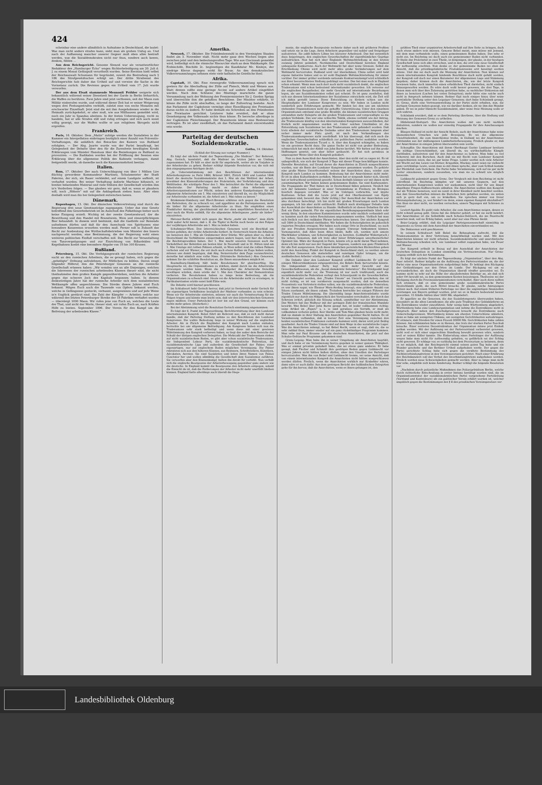424
scheinbar eine andere allmählich in Aufnahme in Deutschland, die lautet: Was man nicht anders strafen kann, sieht man als groben Unfug an. Und nach der Auffassung mancher unserer Gegner muß eben alles bestraft werden, was die Sozialdemokraten nicht nur thun, sondern auch lassen, denken, fühlen ...
Aus dem Reichsgericht. Genosse Stenzel war als verantwortlicher Redakteur des „Hamburger Echo“ wegen Richterbeleidigung am 20. Juli d. J. zu einem Monat Gefängniß verurtheilt worden. Seine Revision hielt selbst der Reichsanwalt Schumann für begründet, soweit die Bestrafung nach § 186 des Strafgesetzbuches erfolgt sei. Der dritte Strafsenat des Reichsgerichts hob daher das Urtheil auf und verwies die Sache in die Vorinstanz zurück. Die Revision gegen ein Urtheil vom 17. Juli wurde verworfen.
Der aus dem Elsaß stammende Mennonit Pröhler weigerte sich bekanntlich während seiner Dienstzeit bei der Garde in Berlin beharrlich, die Waffen zu berühren. Zwei Jahre sind jetzt verflossen, seit der Mann zum Militär einberufen wurde, und während dieser Zeit hat er seiner Weigerung wegen drei Festungsstrafen verbüßt, zuletzt eine von sechs Monaten mit erschwerter Einzelhaft. Jetzt sind die mit ihm Ausgehobenen wieder in die Heimath zurückgekehrt, er aber muß, wie aus Mülhausen gemeldet wird, noch ein Jahr in Spandau absitzen. In der festen Ueberzeugung, recht zu handeln, hat er alle Strafen still und ruhig ertragen und sich auch sonst willig gezeigt, nur die Waffen wollte er aus religiösen Skrupeln nicht ergreifen.
Frankreich.
Paris, 16. Oktober. Dem „Matin“ zufolge werden die Sozialisten in der Kammer ein Interpellation einbringen bezüglich einer Anzahl von Präventiv-Verhaftungen, die anläßlich des Besuches des Kaisers von Rußland erfolgten. — Der Abg. Jaurès wurde von der Partei beauftragt, bei Gelegenheit der Debatte über den für die Zarenfeste bewilligten Kredit Erklärungen vom Minister Hanotaux über die Beziehungen zu Rußland zu provoziren. — Die Radikalen werden bei der Eröffnung der Session eine Erklärung über die allgemeine Politik des Kabinets verlangen, damit festgestellt werde, ob dasselbe noch die Kammermehrheit besitze.
Italien.
Rom, 17. Oktober. Der nach Unterschlagung von über 1 Million Lire flüchtig gewordene Kommandeur Martinez, Schatzmeister der Stadt Palermo, der sich, als Bauer verkleidet, auf einem Landgute aufhielt, ist verhaftet worden. Bei seiner Verhaftung äußerte Martinez höhnisch, er besitze belastendes Material und viele Stützen der Gesellschaft würden ihm in's Verderben folgen. — Das glauben wir gern, daß er, wenn er plaudern will, noch „Höhere“ mit auf die Anklagebank ziehen kann. Aber eben deshalb wird man ihn bei Gelegenheit entwischen lassen.
Dänemark.
Kopenhagen, 13. Okt. Der dänischen Volksvertretung sind durch die Regierung drei neue Gesetzanträge zugegangen. Ueber das eine Gesetz betreffend den Gewerbebetrieb ist im Ausschuß des Folkethings bisher noch keine Einigung erzielt. Wichtig ist der zweite Gesetzentwurf, der die Bewirthung und den Handel mit Branntwein, Wein und steuerpflichtigem Bier behandelt. In diesem wird bestimmt, daß die Gasthöfe nur Reisende aufnehmen dürfen und daß für den Ausschank von Spirituosen eine besondere Konzession erworben werden muß. Ferner soll in Zukunft das Recht zur Ausbeutung des Wirthschaftsbetriebes vom Minister des Innern nachgesucht werden, eine Bestimmung, die der Regierung wohl einen weiteren politischen Einfluß verschaffen soll. Das Recht zur Veranstaltung von Tanzvergnügungen und zur Einrichtung von Billardsälen und Kegelbahnen kostet eine besondere Abgabe von 10 bis 100 Kronen.
Rußland.
Petersburg, 15. Okt. Die Verfolgungswuth der russischen Regierung sucht an den russischen Arbeitern, die es gewagt haben, sich gegen die „geheiligte“ Ordnung aufzulehnen, ihr Müthchen zu kühlen. Davon zeugt folgender Hilferuf, den die Petersburger Genossen an die russische Gesellschaft erlassen haben: „Wir wenden uns an alle Diejenigen, welchen die Interessen der russischen arbeitenden Klassen theuer sind, die nicht theilnahmslos dem großen Kampfe gegenüberstehen, welchen die Arbeiter gegen das schwere Joch des Kapitals begonnen haben. In diesem denkwürdigen Jahre hat der russische Arbeiter sich dem sozialistischen Weltkampfe offen angeschlossen. Die Streiks dieses Jahres sind Euch bekannt. Mögen Euch auch die Tausende von Opfern bekannt werden, welche in Gefängnisse gesteckt, verbannt, ausgewiesen und auf jede Weise in's Unglück gestürzt sind. Die Zahl der Kämpfer — Arbeiter, welche nur während des letzten Petersburger Streiks der 18 Fabriken verhaftet wurden — übersteigt 1000 Mann. Wir rufen jene von Euch an, welchen die Leute der That, und nicht der Worte, theuer sind, wir rufen Euch an, nach Kräften Hilfe zu leisten. September 1896. Der Verein für den Kampf um die Befreiung der arbeitenden Klasse.“
Amerika.
Newyork, 17. Oktober. Die Präsidentenwahl in den Vereinigten Staaten findet am 3. November statt. Nicht mehr ganz drei Wochen liegen also zwischen jetzt und den bedeutungsvollen Tage. Wie aus Cincinnati gemeldet wird, betheiligt sich die römische Hierarchie stark an dem Wahlkampfe. Die Erzbischöfe, Bischöfe 2c. begünstigen die Kandidatur Mc. Kinleys, der niedrige Klerus dagegen wirkt für Bryan. An den demokratischen Volksversammlungen nehmen stets viele katholische Geistliche theil.
Afrika.
Capstadt, 10. Okt. Eine riesengroße Volksversammlung sprach sich gestern für die Abschaffung der Zölle auf Fleisch, Mehl und Weizen aus. Statt dessen sollte eine geringe Accise auf andere Artikel eingeführt werden. Nach dem Schlusse des Meetings marschirte die ganze Versammlung nach der Wohnung des Premierministers Sir J. Gordon Sprigg und überreichte ihm die gefaßten Beschlüsse. Der Minister erklärte, er könne die Zölle nicht abschaffen, so lange der Zollvertrag bestehe. Auch das Parlament der Capkolonie vermöge ohne Einwilligung des Freistaates daran nichts zu ändern. Er habe deshalb ein Schreiben an den Präsidenten des Freistaates gerichtet. Letzterer habe erwidert, daß er ohne Genehmigung des Volksraads nichts thun könne. Es herrsche allerdings in der Capkolonie Fleischmangel. Der Branntwein könne eine Besteuerung vertragen. Es ist aber zweifelhaft, ob das Parlament damit einverstanden sein werde.
Parteitag der deutschen Sozialdemokratie.
Gotha, 14. Oktober.
(Schluß der Sitzung aus voriger Nummer.)
Es folgt der nächste Punkt der Tagesordnung „Die Maifeier“. Der Referent, Abg. Gerisch, konstatirt, daß die Maifeier im letzten Jahre an Umfang zugenommen hat. Er hält es aber nicht für angebracht, weiter als im Vorjahre in der Arbeitsruhe zu gehen. Redner schlägt folgende Resolution vor, die sich mit den eingegangenen Anträgen deckt:
„In Uebereinstimmung mit den Beschlüssen der internationalen Arbeiterkongresse zu Paris 1889, Brüssel 1891, Zürich 1893 und London 1896 feiert die deutsche Sozialdemokratie den 1. Mai als das Weltfest der Arbeit, gewidmet den Klassenforderungen des Proletariats, der Verbrüderung und dem Weltfrieden. Als würdigste Feier des 1. Mai betrachtet die Partei die allgemeine Arbeitsruhe. Der Parteitag macht es daher den Arbeitern und Arbeiterorganisationen zur Pflicht, neben den anderen Kundgebungen für die allgemeine Arbeitsruhe am 1. Mai einzutreten und überall da, wo die Möglichkeit zur Arbeitsruhe vorhanden ist, die Arbeit am 1. Mai ruhen zu lassen.“
Brinkmann-Hamburg und Ebert-Bremen erklären sich gegen die Resolution des Referenten, die zu schwach sei, und appelliren an die Parteigenossen, mehr als bisher für die allgemeine Arbeitsruhe zu thun. Sie empfehlen einen Frankfurter Antrag, der gleichlautend mit der oben angeführten Resolution ist, aber noch die Worte enthält, für die allgemeine Arbeitspause „mehr als bisher“ einzutreten.
Metzner-Berlin erklärt sich gegen die Worte „mehr als bisher“, man dürfe nicht außer Acht lassen, daß z. B. die Töpfer in Berlin noch heute an den Folgen der vorjährigen Arbeitsruhe am 1. Mai zu leiden haben.
Schuhmeier-Wien: Den österreichischen Genossen wird ein Beschluß am besten gefallen, der strikte Arbeitsruhe fordert. In Oesterreich feiern die Arbeiter, sie benutzen den 1. Mai als Grabmesser ihrer Stärke. Wir geben aber zu, daß in Deutschland die Verhältnisse einigermaßen anders liegen, weil hier die Arbeiter die Reichstagswahlen haben. Der 1. Mai macht unseren Genossen auch die Verkehrtheit der Behörden am besten klar. In Neustadt und in St. Pölten sind am 1. Mai Umzüge mit rothen Fahnen erlaubt, in Wien selbst sind die rothen Fahnen verboten und wir Wiener, die wir doch auch etwas Rothes im Zuge haben wollen, müssen uns damit begnügen, daß Abg. Pernerstorfer dem Zuge voranschreitet, derselbe hat nämlich eine rothe Nase. (Stürmische Heiterkeit.) Also Genossen, nehmen Sie die schärfste Resolution an, die Ihnen anzunehmen möglich ist.
Boemelburg-Hamburg hält beide Resolutionen für gleichwerthig. Die Hauptsache ist, die Organisationen zu stärken, damit durch sie die Arbeitsruhe erzwungen werden kann. Wenn die Arbeitgeber die Arbeitsruhe freiwillig bewilligen würden, dann würde der 1. Mai den Charakter der Demonstration verlieren. Die Resolutionen haben so lange keine Bedeutung, als die Organisationen zu schwach sind. Heute sei die Arbeitsruhe nicht zu erzwingen, in Partikularstaaten würde sonst bald Ebbe sein.
Die Debatte wird hierauf geschlossen.
Im Schlußwort hebt Gerisch hervor, daß jetzt in Oesterreich mehr Gerisch für die eigenartigen Verhältnisse bezüglich der Maifeier vorhanden zu sein scheint. Wenn wir für Arbeitsruhe eintreten, müssen wir auch die Verantwortung für die Folgen tragen und könnte man leicht sein, daß wir den österreichischen Genossen sagen müßten: Unser Parteiäckel ist leer bis auf den Grund, wir können euch nichts mehr geben. (Heiterkeit.)
Bei der Abstimmung wird die Resolution Gerisch einstimmig angenommen.
Es folgt der 6. Punkt der Tagesordnung: Berichterstattung über den Londoner internationalen Kongreß. Bebel führt als Referent aus, daß es sich nicht darum handle, daß der Parteitag Stellung nehme zu den Beschlüssen des Londoner Kongresses. Die wahre Bedeutung liege in seiner Wirkung auf die englischen Arbeiter. Als in Zürich die Engländer den Kongreß nach London einluden, herrschte bei uns allgemeine Befriedigung. Am Kongresse haben sich nun die Tradesunions sehr stark betheiligt und wenn diese mit einer gewissen Mißstimmung den Kongreß verlassen haben, so liegt das außer dem Bereiche der Schuld der übrigen englischen Delegirten. Die Mehrzahl der Tradesunions stehen auf nicht sozialistischem Boden, es gibt aber schon sozialistische Tradesunions, die Independent Labour Parti, die sozialdemokratische Federation, die sozialdemokratische Liga und außerdem die Gesellschaft der Fabier, einer eigenartigen, nur auf englischem Boden möglichen Vereinigung. Die Fabier rekrutiren sich aus den höheren Klassen, aus Rentnern, Schriftstellern, Künstlern, Advokaten, Aerzten. Sie sind Sozialisten und leiten ihren Namen von Fabius Cunctator her und wollen allmählig die Gesellschaft dem Sozialismus zuführen. Sie verwerfen aber den Klassenkampf, halten ihn direkt für verfehlt. Nun verhält sich die englische Bourgeoisie der Arbeiterbewegung gegenüber ganz anders wie die deutsche. In England kommt die Bourgeoisie den Arbeitern entgegen, sobald die Einsicht da ist, daß die Forderungen der Arbeiter nicht mehr unerfüllt bleiben können. England hatte allerdings auch überall die Hege-
monie, die englische Bourgeoisie rechnete daher auch mit größeren Profiten und setzte sie in die Lage, ihren Arbeitern gegenüber viel nobler und freigebiger aufzutreten. Sie zahlt höhere Löhne bei kürzerer Arbeitszeit. Das hat wesentlich dazu beigetragen, den englischen Gewerkschaften ihr eigenthümliches Gepräge aufzudrücken. Nun hat sich aber Englands Weltmachtstellung in den letzten zwanzig Jahren geändert, Nordamerika und Deutschland bereiten England unbequeme Konkurrenz. Auch der Weltmarkt hat aber seine Grenzen. Selbst die Erschließung Chinas wird nicht mehr allzu große Veränderungen auf dem Weltmarkt hervorrufen. Rußland wird viel übernehmen, China selbst wird bald eigene Industrie haben und so ist wohl Englands Weltmachtsstellung für immer vorüber. Der immer größer werdende nationale Konkurrenzkampf wird schließlich aus ihrer bevorrechteten Stellung gedrängt werden. Das hat man auch in England schon erkannt. Wenn man auch dort noch nicht sozialistisch denkt, die englischen Tradesunions sind schon bedeutend internationaler geworden. Ich verweise auf die englischen Bergarbeiter, die mehr Gewicht auf internationale Beziehungen legen, als uns Sozialdemokraten selbst gut scheint. Es ist ganz zweifellos, daß sich aus diesem Internationalismus der Sozialismus entwickeln wird, die Zeit will ich dahin gestellt lassen. Diese Entwicklung zu fördern schien uns die Hauptaufgabe des Londoner Kongresses zu sein. Wir haben in London nicht sonderlich gute Erfahrungen gemacht. Wir fanden bei den uns am nächsten stehenden Organisationen nicht die gehoffte Unterstützung. Unter den einzelnen Organisationen entstand eine große Rivalität, die kleinen sozialistischen Gruppen entsandten mehr Delegirte als die großen Tradesunions und vergewaltigte so die großen Verbände. Das war eine schlechte Taktik, ebenso verfehlt wie der Antrag, die Tradesunions künftig von den internationalen Kongressen auszuschließen, der freilich nicht angenommen worden ist. Unter solchen Umständen ist die Entwicklung zum Sozialismus bei den Tradesunions sehr gehindert worden. Daß trotz alledem der sozialistische Gedanke unter den Tradesunions langsam aber sicher immer mehr Platz greift, ist nach den Verhandlungen des Tradesunionskongresses nicht zweifelhaft. Ich bin überzeugt, daß sich auch die englischen Gewerkschaften schließlich zur politischen Partei ausbilden werden. Wenn die Tradesunionisten Ticurd u. A. über den Kongreß schimpfen, so haben sie ein gewisses Recht dazu. Die ganze Sache ist nicht von großer Bedeutung, schmerzlich hat mich der Abfall von John Burns berührt. Wir hatten auf ihn große Hoffnungen gesetzt, uns aber bitter getäuscht. Er hat sich geradezu in ungezogener Weise über den Kongreß geäußert.
Nun zu dem Ausschluß der Anarchisten, über den nicht viel zu sagen ist. Es ist unbegreiflich, wie sich der Kongreß 3 Tage mit dieser Frage beschäftigen konnte. Dieselbe Resolution, auf Grund deren die Anarchisten in Zürich ausgeschlossen wurden, war als Basis des Londoner Kongresses genommen worden. Es gehörte eine große Masse Unverfrorenheit seitens der Anarchisten dazu, wieder zum Kongreß nach London zu kommen. Bedeutung hat der Anarchismus nicht mehr. Er ist in allen Kulturländern zerfallen. Massen hat er nirgends hinter sich, überall hat er befruchtend zerstörend gewirkt. Schon deshalb können wir mit ihnen nicht zusammengehen. Wir haben keinen gemeinsamen Boden. Sie sind Konfusionäre. Die Propaganda der That haben sie in Deutschland fallen gelassen. Neulich hat sich der bekannte Landauer in einer Versammlung in Freiburg im Breisgau feierlich dagegen verwahrt. Was er im Uebrigen vorbrachte, war ärgste Konfusion. Schon daß die Leute jetzt auf den Oberlieutenant von Egidy gekommen sind, beweist das. (Sehr richtig.) Der Ausschluß der Anarchisten war also durchaus berechtigt. Ich bin nicht mit großen Erwartungen nach London gegangen, ich bin aber nicht enttäuscht. Endlich nach dreitägiger Debatte kam der Ausschluß der Anarchisten zu Stande. Hoffentlich ist diesen Debatten für alle Zeit ein Ende gemacht. Für die eigentlichen Berathungsgegenstände blieb sehr wenig übrig. In den einzelnen Kommissionen wurde sehr sachlich verhandelt und so konnten noch die vielen Resolutionen angenommen werden. Vielfach hat man sich freilich von den radikalen Phrase beherrschen lassen. Der nächste Kongreß soll 1899 in Deutschland stattfinden. Wir haben die Schwierigkeiten im polizeilich regierten Preußen erwogen. Wir haben noch einige Orte in Deutschland, wo auch die aus Preußen Ausgewiesenen bei einigem Umwege hinkommen können. Vorausgesetzt, daß Alles beim Alten bleibt, hoffe ich, werden sich unsere Machthaber schämen, uns Schwierigkeiten zu bereiten. (Lebhafter Widerspruch.) Sie sehen, Genossen, daß ich trotz aller böser Erfahrungen unverbesserlicher Optimist bin. Wäre der Kongreß in Paris, könnte ich ja nicht daran Theil nehmen, denn ich bin nicht nur aus der Gegend der Vogesen, sondern aus ganz Frankreich für alle Zeit ausgewiesen. Doch diese kleinlichen persönlichen Rücksichten geben nicht den Ausschlag. Findet der Kongreß in Deutschland statt, so werden unsere deutschen Genossen alle materiellen und sonstigen Opfer bringen, um die ausländischen Arbeiter würdig zu empfangen. (Lebh. Beifall.)
Die Debatte über den Londoner Kongreß eröffnet Liebknecht: Er will nur einigen Mißverständnissen entgegentreten, die Bebels Rede hervorrufen könnte. Die Independent Labour Party legt nicht mehr Gewicht auf das Gewerkschaftswesen, als die „Sozial demokratic federative“. Ein Streitpunkt liegt eigentlich nicht mehr vor, die Trennung ist nur noch traditionell; auch die sozialdemokratische Federation verlegt den Schwerpunkt in die Gewerkschaften. Es ist behauptet worden, den „Trades Unions“ sei Unrecht geschehen; das ist nicht richtig, es ist von vornherein ausgemacht worden, daß sie denselben Prozentsatz von Vertretern stellen sollen, wie die sozialdemokratische Federation; es war ihnen sogar, wie Eleanor Marx-Aveling bezeugt, eine größere Anzahl von Sitzen zuerkannt, als ihnen zukam. Trotzdem herrschte bei einigen Führern der Trades Unions Mißstimmung. Die übermäßig lange Anarchistendebatte wurde eigentlich nur durch ein Mißgeschick des Vorsitzenden verschuldet, der durch das Schreien irritirt, plötzlich die Sitzung schloß, unmittelbar vor der Abstimmung. Das Weitere hat das Malheur mit der geringen Zahl der französischen Mandate bewirkt. Was Bebel über John Burns gesagt hat, ist leider vollkommen richtig: seine Artikel im „Figaro“ u. s. w. sind geradezu ein Verrath, er muß als vollkommen verloren gelten. Keir Hardie und Tom Man glauben heute nicht mehr, daß sie damals in ihrer Haltung den Anarchisten gegenüber Recht hatten. Es ist Veranlassung vorhanden, daß in kurzer Zeit eine Vereinigung zwischen den beiden sozialistischen Fraktionen zustande kommen wird; daran wird jetzt fleißig gearbeitet. Auch die Trades Unions sind auf dem Wege in das sozialistische Lager. Was die Anarchisten anlangt, so hat Bebel Recht, wenn er sagt, daß sie, die so sehr radikal thun, immer wieder auf ein ganz rückständiges Programm kommen. Man sehe nur Paul Brousse und die deutschen Anarchisten, die jetzt auf das Schulze-Delitzsche Programm gekommen sind.
Grenz-Leipzig: Man habe ihn in seiner Umgebung als Anarchisten begrüßt, und doch habe er nie Veranlassung hierzu gegeben in seiner ganzen Thätigkeit. Was er einmal privatim geäußert habe, das sei etwas ganz anderes. Er habe gesagt, daß Fischer und Schmidt ihre gestrigen Reden gegen Liebknecht vor einigen Jahren nicht hätten halten dürfen, ohne den Unwillen des Parteitages hervorzurufen. Was ihn von Bebel und Liebknecht trenne, sei seine Ansicht, daß von einem internationalen Kongreß die Anarchisten nicht hätten ausgeschlossen werden dürfen. Freilich, wenn die Anarchisten wirklich nur Krakehler wären, dann wäre er auch dafür. Aus dem gestrigen Bericht des holländischen Delegirten gehe für ihn hervor, daß die Anarchisten, wenn es ihnen gelungen ist, den
größten Theil einer organisirten Arbeiterschaft auf ihre Seite zu bringen, doch noch etwas anders sein müssen. Genosse Bebel meint, man müsse mit Jemand, mit dem man verhandeln wolle, einen gemeinsamen Boden haben. Das sehe er nicht ein. Im Reichstag sei doch auch ein gemeinsamer Boden nicht vorhanden. Er theile das Proletariat in zwei Theile, in denjenigen, der glaube, in der heutigen Gesellschaft lasse sich alles erreichen, und in den, die erst eine neue Gesellschaft für nothwendig erachten. Nun denke er, der gemeinsame Boden sei eben die Ansicht, daß die privatkapitalistische Produktionsweise erst beseitigt werden müsse. Und das sei doch auch die Meinung der Anarchisten. Nun können auf einem internationalen Kongreß bindende Beschlüsse doch nicht gefaßt werden, der Kongreß soll doch nur einen Barometer der allgemeinen Lage und Stimmung abgeben; daher können doch die Anarchisten, die, wie der letzte Kongreß bewiesen habe, doch immerhin einen erheblichen Theil darstellen, nicht einfach hinausgeworfen werden. Es wäre doch wohl besser gewesen, die drei Tage, in denen man sich über ihre Zulassung gestritten habe, zu sachlicher Diskussion mit ihnen zu benutzen (Lachen bei vielen Delegirten); mehr hätte eine solche auch nicht in Anspruch nehmen können. Redner fügt noch einiges hinzu über seine persönliche Stellung unter den Leipziger Genossen; dort habe Schönlank gesagt, er, Grenz, dürfe eine Vertrauensstellung in der Partei nicht erhalten, nun, die dortigen Genossen haben gezeigt, wie sie darüber denken, als sie ihm das Mandat gaben. Er sei in jeder Hinsicht Sozialdemokrat, aber seine freie Meinung wolle er sich wahren.
Schönlank erwidert, daß er es dem Parteitag überlasse, über die Stellung und Meinung des Genossen Grenz zu urtheilen.
Hildebrand-Stuttgart: Die Anarchisten wollen mit uns nicht sachlich diskutiren, sondern sie wollen nur einseitig Propaganda für ihre Anschauungen machen.
Bliegen-Holland ist nicht der Ansicht Bebels, auch der Anarchismus habe seine ökonomischen Ursachen wie jede Bewegung. Es sei die allgemeine Unzufriedenheit, die zum Anarchismus treibe, in Holland sei der Anarchismus entstanden aus der mißlungenen Landarbeiterbewegung. Freilich glaube er, daß der Anarchismus in einigen Jahren überwunden sein werde.
Schoepflin: Die Anarchisten mit ihrem Oberhaupt Gustav Landauer besitzen die nöthige Unverschämtheit, um überall da, wo wirthschaftliche Kämpfe stattfinden, aufzutreten und für den Anarchismus zu bohren. Man habe zu viel Schererei mit den Burschen. Auch daß sie mit Recht vom Londoner Kongreß ausgeschlossen seien, das sei gar keine Frage. Leider werfen sich viele Arbeiter mit Wucht auf das Lesen von Stirner, Krapotkin, Mackay; sonst seien sie vielleicht ganz verständige Leute, wenn man so mit ihnen spreche, aber zum Schluß komme der Pferdefuß zum Vorschein. Die Partei habe Veranlassung, sich auf sie gar nicht weiter einzulassen, sondern zuzusehen, wie man sie so schnell wie möglich loswerde.
Liebknecht polemisirt gegen Grenz. Der Vergleich mit dem Reichstag ist nicht zutreffend. Im Reichstag kämpfen wir mit unseren Gegnern, auf den internationalen Kongressen wollen wir auskommen, nicht über für uns längst abgethane Fragen Kaffeeschwatz abhalten. Die Anarchisten wollten den Kongreß nur als Tribüne benutzen, weil sie sonst in ihrer Kleinheit nicht beachtet werden. Aus den Gewerkschaften müssen die Burschen fern gehalten werden, sie nisten sich ja gern dort ein, um zu krakehlen. Sie sprechen immer von freier Meinungsäußerung, ja, wer hindert sie denn, einen eigenen Kongreß abzuhalten?! Das thun sie aber nicht, sie werden versuchen, unsere Tagungen mit Schreien zu stören!
Leutert-Apolda: Es giebt viele Arbeiter, die zum Anarchismus neigen, denen es nicht schnell genug geht. Grenz hat die Arbeiter gehört, er hat sie nicht belehrt. Der Anarchismus ist die Selbsthilfe nach Schulze-Delitzsch, die ins Faustrecht ausarten muß, soll sie Erfolg haben, sonst aber nur eine Phrase bleibt.
Beier-Leipzig erklärt, daß die Leipziger Parteigenossenschaft einmüthig im Gegensatz zu Grenz mit dem Ausschluß der Anarchisten einverstanden sei.
Die Diskussion wird geschlossen.
In seinem Schlußwort hält Bebel die Behauptung aufrecht, daß die Tradesunionisten in ihrer Vertretung benachtheiligt worden sind. Mit den Anarchisten können wir nicht arbeiten. Sozialdemokratische und anarchistische Weltanschauung scheiden sich, wie Landauer selbst zugegeben habe, wie Feuer und Wasser.
Der Kongreß ertheilt in Bezug auf den Ausschluß der Anarchisten der deutschen Delegation in London einmüthig ein Vertrauensvotum. Nur Grenz-Leipzig enthält sich der Abstimmung.
Es folgt der nächste Punkt der Tagesordnung: „Organisation“, über den Abg. Auer referirt. Redner knüpfte an die Auflösung des Parteivorstandes an, die der Partei eine neue Organisationsform aufgedrängt habe. Er beklagt den Rückgang der Geldzahlungen aus den Orten im Lande. Der Rückgang sei um so verwunderlicher, als doch die Organisation überall straffer geworden sei. Es komme nicht so sehr auf die Höhe der abzuliefernden Beiträge an, als daß sich jeder Ort bewußt sei, zu den gemeinsamen Kosten beizutragen. Theilweise sei der Rückgang durch die Provinzialorganisationen verschuldet. Aber auch diese sollten sich erinnern, daß es eine gemeinsame große sozialdemokratische Partei Deutschlands giebt, die auch Mittel brauche. Er glaube, solche Anregungen nützen auch. Auf einem früheren Parteitage sei über die ungünstigen finanziellen Leistungen aus Bayern geklagt worden, jetzt sei es in Baiern bedeutend besser geworden. 15 Städte hätten über 1600 Mk. abgeliefert.
Er appellire an die Genossen, die das Sozialistengesetz überwunden haben, besonders an die alten Lassalleaner, die alte gute Tradition des Geldablieferns an die Zentralkasse wieder einzuführen. Sehr wenig habe Württemberg abgeliefert, Württemberg habe eine Landesorganisation und nehme die Zentralkasse nicht in Anspruch. Aber neben den Zuschußprovinzen braucht die Zentralkasse auch Ueberschußprovinzen. Württemberg könne am ehesten Ueberschüsse abliefern, denn es habe am wenigsten Chikane, am wenigsten Gerichtskosten aufzubringen. Er erinnere, daß Dresden für einen Prozeß 30000 Mk. Gerichtskosten habe zahlen müssen. Am schlimmsten habe es in Hessen, das trotz der starken Partei Zuschuß brauche. Einer weiteren Dezentralisation der Organisation müsse jetzt Einhalt gethan werden. Mit der Auflösung sei der Parteivorstand vorbereitet gewesen, nicht weil er sich einer ungerechten Handlung bewußt gewesen wäre, sondern weil er seinen Köller kannte. Die Einberufung eines Parteitages der Auflösung wegen habe man nicht für nothwendig gehalten, so gefährlich sei der Schlag nicht gewesen. Er schlage vor, es vorläufig bei dem Provisorium zu belassen, denn es sei möglich, daß das Reichsgericht einmal seinen guten Tag habe und ein Wunder geschehe und das Berliner Urtheil aufgehoben werde. Der gegen die Partei gerichtete Schlag habe sich gegen die veraltete Bestimmung des Nichtinverbindungtretens in den Vereinsgesetzen gerichtet. Nach einer Erklärung des Reichskanzlers soll das Verbot des Inverbindungtretens aufgehoben werden. Freilich werden neue Schwierigkeiten gemacht werden. Aber so lange man nicht klar sehe, empfehle sich keine Aenderung. Redner schlägt die folgende Resolution vor:
„Nachdem durch polizeiliche Maßnahmen das Polizeipräsidium Berlin, welche durch richterliche Entscheidung in erster Instanz bestätigt worden sind, die im Organisationsstatut der sozialdemokratischen Partei vorgesehene Parteileitung (Vorstand und Kontroleure) als ein politischer Verein erklärt worden ist, welcher angeblich gegen die Bestimmungen des § 8 des preußischen Vereinsgesetzes ver-
Landesbibliothek Oldenburg